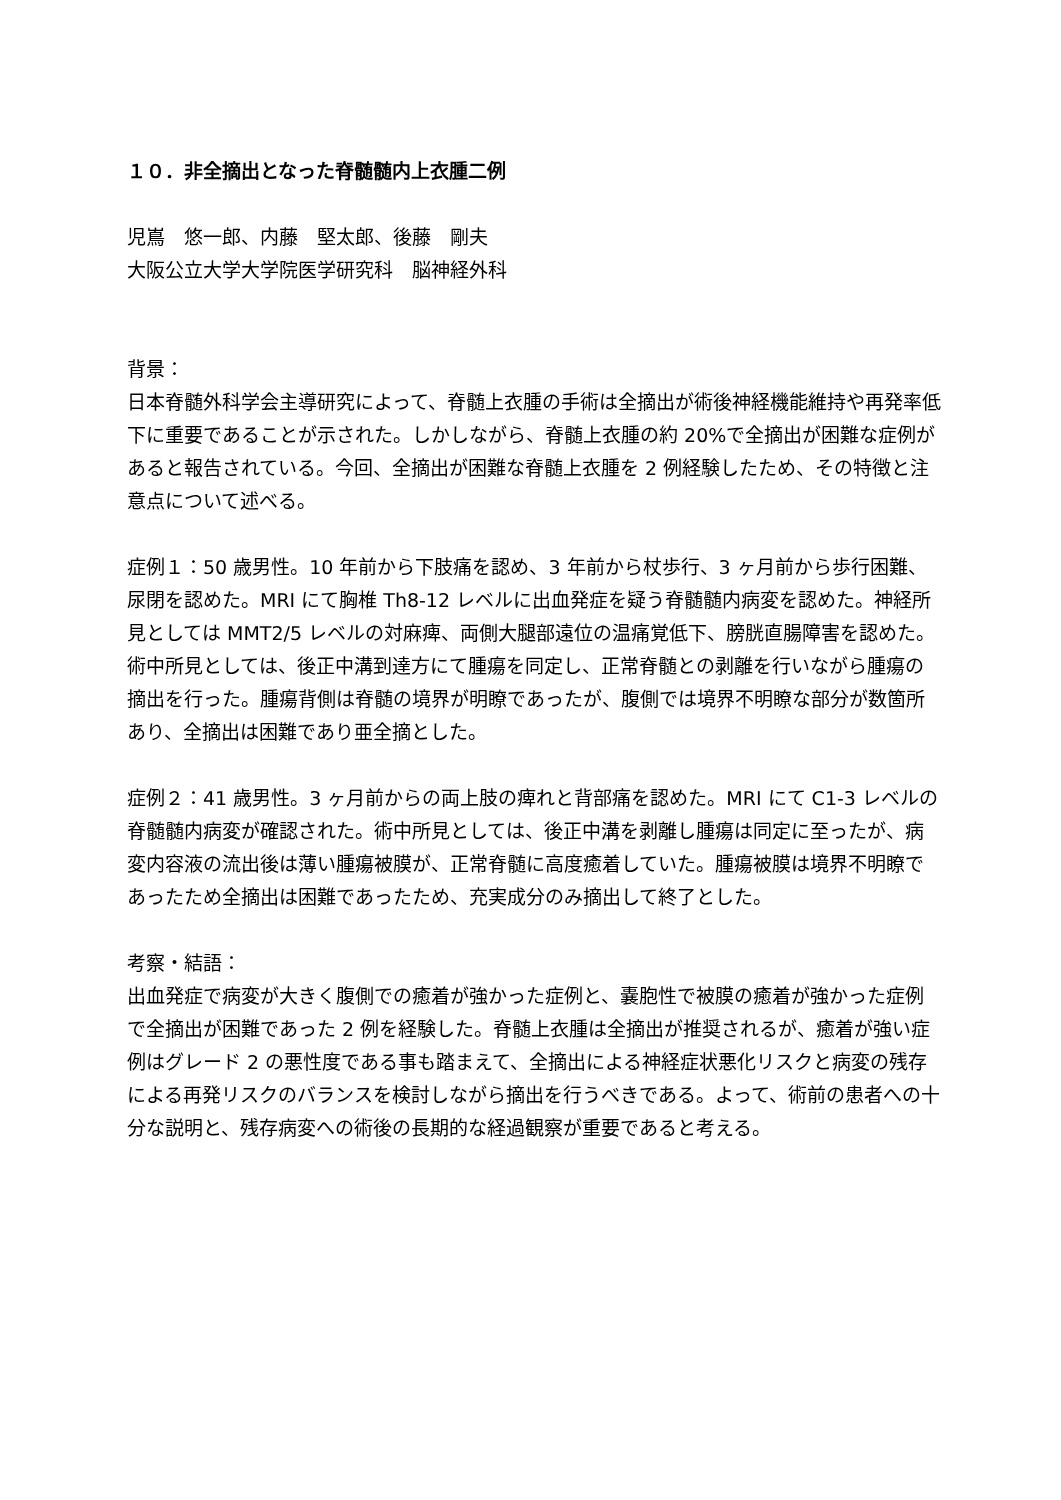１０．非全摘出となった脊髄髄内上衣腫二例
児嶌　悠一郎、内藤　堅太郎、後藤　剛夫
大阪公立大学大学院医学研究科　脳神経外科
背景：
日本脊髄外科学会主導研究によって、脊髄上衣腫の手術は全摘出が術後神経機能維持や再発率低下に重要であることが示された。しかしながら、脊髄上衣腫の約 20%で全摘出が困難な症例があると報告されている。今回、全摘出が困難な脊髄上衣腫を 2 例経験したため、その特徴と注意点について述べる。
症例１：50 歳男性。10 年前から下肢痛を認め、3 年前から杖歩行、3 ヶ月前から歩行困難、尿閉を認めた。MRI にて胸椎 Th8-12 レベルに出血発症を疑う脊髄髄内病変を認めた。神経所見としては MMT2/5 レベルの対麻痺、両側大腿部遠位の温痛覚低下、膀胱直腸障害を認めた。術中所見としては、後正中溝到達方にて腫瘍を同定し、正常脊髄との剥離を行いながら腫瘍の摘出を行った。腫瘍背側は脊髄の境界が明瞭であったが、腹側では境界不明瞭な部分が数箇所あり、全摘出は困難であり亜全摘とした。
症例２：41 歳男性。3 ヶ月前からの両上肢の痺れと背部痛を認めた。MRI にて C1-3 レベルの脊髄髄内病変が確認された。術中所見としては、後正中溝を剥離し腫瘍は同定に至ったが、病変内容液の流出後は薄い腫瘍被膜が、正常脊髄に高度癒着していた。腫瘍被膜は境界不明瞭であったため全摘出は困難であったため、充実成分のみ摘出して終了とした。
考察・結語：
出血発症で病変が大きく腹側での癒着が強かった症例と、嚢胞性で被膜の癒着が強かった症例で全摘出が困難であった 2 例を経験した。脊髄上衣腫は全摘出が推奨されるが、癒着が強い症例はグレード 2 の悪性度である事も踏まえて、全摘出による神経症状悪化リスクと病変の残存による再発リスクのバランスを検討しながら摘出を行うべきである。よって、術前の患者への十分な説明と、残存病変への術後の長期的な経過観察が重要であると考える。